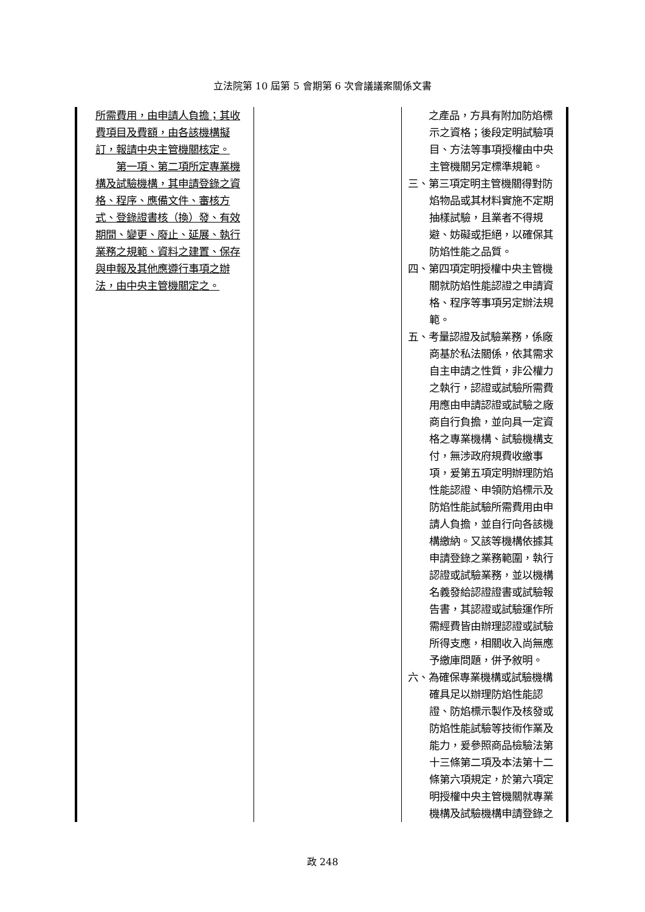立法院第 10 屆第 5 會期第 6 次會議議案關係文書
| 所需費用，由申請人負擔；其收費項目及費額，由各該機構擬訂，報請中央主管機關核定。 第一項、第二項所定專業機構及試驗機構，其申請登錄之資格、程序、應備文件、審核方式、登錄證書核（換）發、有效期間、變更、廢止、延展、執行業務之規範、資料之建置、保存與申報及其他應遵行事項之辦法，由中央主管機關定之。 | | 之產品，方具有附加防焰標示之資格；後段定明試驗項目、方法等事項授權由中央主管機關另定標準規範。 三、第三項定明主管機關得對防焰物品或其材料實施不定期抽樣試驗，且業者不得規避、妨礙或拒絕，以確保其防焰性能之品質。 四、第四項定明授權中央主管機關就防焰性能認證之申請資格、程序等事項另定辦法規範。 五、考量認證及試驗業務，係廠商基於私法關係，依其需求自主申請之性質，非公權力之執行，認證或試驗所需費用應由申請認證或試驗之廠商自行負擔，並向具一定資格之專業機構、試驗機構支付，無涉政府規費收繳事項，爰第五項定明辦理防焰性能認證、申領防焰標示及防焰性能試驗所需費用由申請人負擔，並自行向各該機構繳納。又該等機構依據其申請登錄之業務範圍，執行認證或試驗業務，並以機構名義發給認證證書或試驗報告書，其認證或試驗運作所需經費皆由辦理認證或試驗所得支應，相關收入尚無應予繳庫問題，併予敘明。 六、為確保專業機構或試驗機構確具足以辦理防焰性能認證、防焰標示製作及核發或防焰性能試驗等技術作業及能力，爰參照商品檢驗法第十三條第二項及本法第十二條第六項規定，於第六項定明授權中央主管機關就專業機構及試驗機構申請登錄之 |
政 248